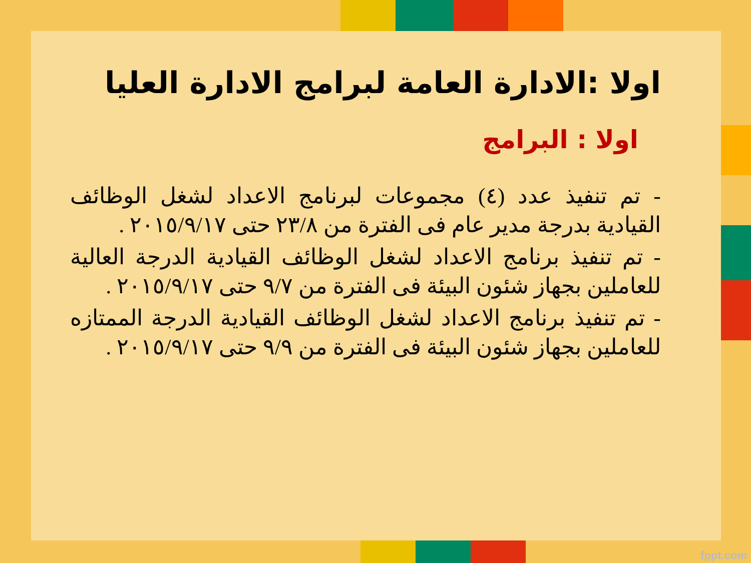اولا :الادارة العامة لبرامج الادارة العليا
اولا : البرامج
- تم تنفيذ عدد (٤) مجموعات لبرنامج الاعداد لشغل الوظائف القيادية بدرجة مدير عام فى الفترة من ٢٣/٨ حتى ٢٠١٥/٩/١٧ .
- تم تنفيذ برنامج الاعداد لشغل الوظائف القيادية الدرجة العالية للعاملين بجهاز شئون البيئة فى الفترة من ٩/٧ حتى ٢٠١٥/٩/١٧ .
- تم تنفيذ برنامج الاعداد لشغل الوظائف القيادية الدرجة الممتازه للعاملين بجهاز شئون البيئة فى الفترة من ٩/٩ حتى ٢٠١٥/٩/١٧ .
fppt.com